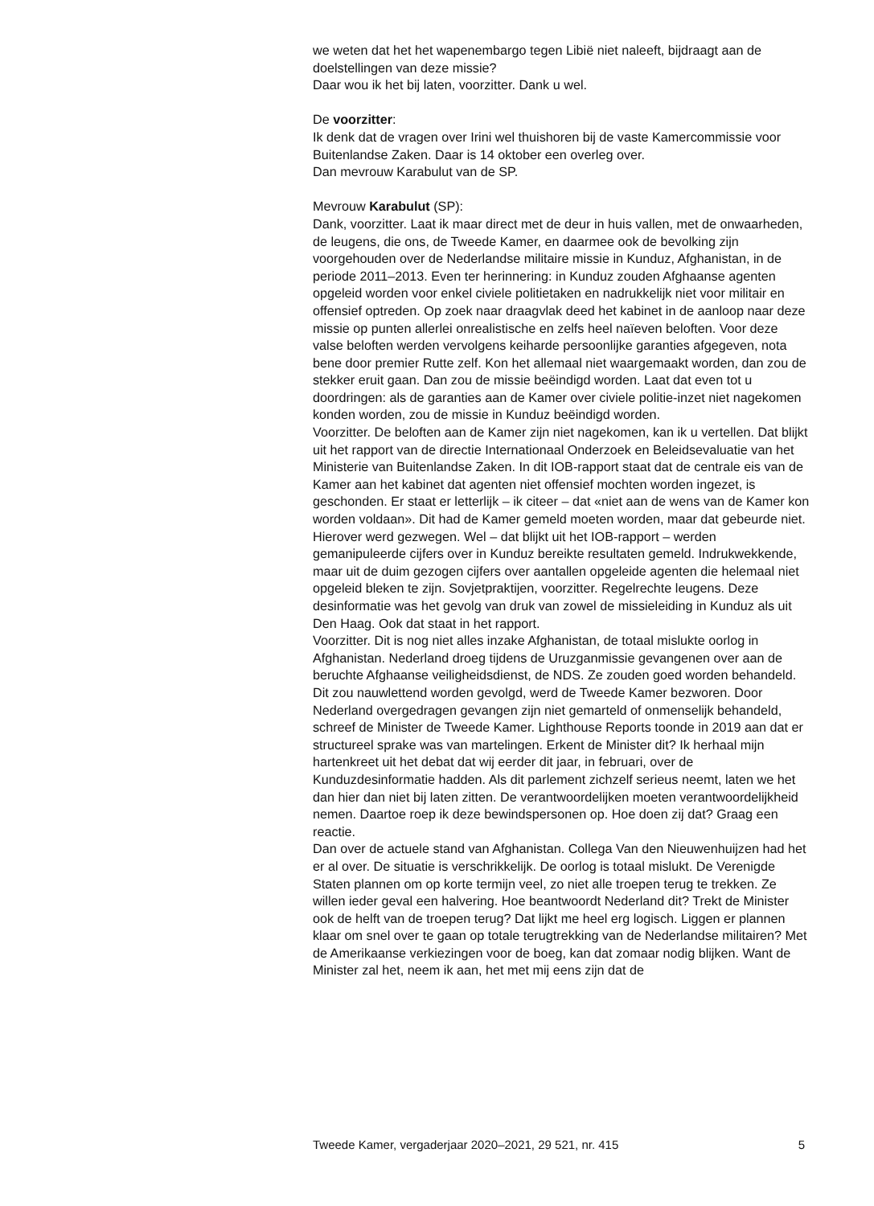we weten dat het het wapenembargo tegen Libië niet naleeft, bijdraagt aan de doelstellingen van deze missie?
Daar wou ik het bij laten, voorzitter. Dank u wel.
De voorzitter:
Ik denk dat de vragen over Irini wel thuishoren bij de vaste Kamercom­missie voor Buitenlandse Zaken. Daar is 14 oktober een overleg over.
Dan mevrouw Karabulut van de SP.
Mevrouw Karabulut (SP):
Dank, voorzitter. Laat ik maar direct met de deur in huis vallen, met de onwaarheden, de leugens, die ons, de Tweede Kamer, en daarmee ook de bevolking zijn voorgehouden over de Nederlandse militaire missie in Kunduz, Afghanistan, in de periode 2011–2013. Even ter herinnering: in Kunduz zouden Afghaanse agenten opgeleid worden voor enkel civiele politietaken en nadrukkelijk niet voor militair en offensief optreden. Op zoek naar draagvlak deed het kabinet in de aanloop naar deze missie op punten allerlei onrealistische en zelfs heel naïeven beloften. Voor deze valse beloften werden vervolgens keiharde persoonlijke garanties afgegeven, nota bene door premier Rutte zelf. Kon het allemaal niet waargemaakt worden, dan zou de stekker eruit gaan. Dan zou de missie beëindigd worden. Laat dat even tot u doordringen: als de garanties aan de Kamer over civiele politie-inzet niet nagekomen konden worden, zou de missie in Kunduz beëindigd worden.
Voorzitter. De beloften aan de Kamer zijn niet nagekomen, kan ik u vertellen. Dat blijkt uit het rapport van de directie Internationaal Onderzoek en Beleidsevaluatie van het Ministerie van Buitenlandse Zaken. In dit IOB-rapport staat dat de centrale eis van de Kamer aan het kabinet dat agenten niet offensief mochten worden ingezet, is geschonden. Er staat er letterlijk – ik citeer – dat «niet aan de wens van de Kamer kon worden voldaan». Dit had de Kamer gemeld moeten worden, maar dat gebeurde niet. Hierover werd gezwegen. Wel – dat blijkt uit het IOB-rapport – werden gemanipuleerde cijfers over in Kunduz bereikte resultaten gemeld. Indrukwekkende, maar uit de duim gezogen cijfers over aantallen opgeleide agenten die helemaal niet opgeleid bleken te zijn. Sovjetpraktijen, voorzitter. Regelrechte leugens. Deze desinformatie was het gevolg van druk van zowel de missieleiding in Kunduz als uit Den Haag. Ook dat staat in het rapport.
Voorzitter. Dit is nog niet alles inzake Afghanistan, de totaal mislukte oorlog in Afghanistan. Nederland droeg tijdens de Uruzganmissie gevangenen over aan de beruchte Afghaanse veiligheidsdienst, de NDS. Ze zouden goed worden behandeld. Dit zou nauwlettend worden gevolgd, werd de Tweede Kamer bezworen. Door Nederland overgedragen gevangen zijn niet gemarteld of onmenselijk behandeld, schreef de Minister de Tweede Kamer. Lighthouse Reports toonde in 2019 aan dat er structureel sprake was van martelingen. Erkent de Minister dit? Ik herhaal mijn hartenkreet uit het debat dat wij eerder dit jaar, in februari, over de Kunduzdesinformatie hadden. Als dit parlement zichzelf serieus neemt, laten we het dan hier dan niet bij laten zitten. De verantwoordelijken moeten verantwoordelijkheid nemen. Daartoe roep ik deze bewindsper­sonen op. Hoe doen zij dat? Graag een reactie.
Dan over de actuele stand van Afghanistan. Collega Van den Nieuwen­huijzen had het er al over. De situatie is verschrikkelijk. De oorlog is totaal mislukt. De Verenigde Staten plannen om op korte termijn veel, zo niet alle troepen terug te trekken. Ze willen ieder geval een halvering. Hoe beantwoordt Nederland dit? Trekt de Minister ook de helft van de troepen terug? Dat lijkt me heel erg logisch. Liggen er plannen klaar om snel over te gaan op totale terugtrekking van de Nederlandse militairen? Met de Amerikaanse verkiezingen voor de boeg, kan dat zomaar nodig blijken. Want de Minister zal het, neem ik aan, het met mij eens zijn dat de
Tweede Kamer, vergaderjaar 2020–2021, 29 521, nr. 415 5